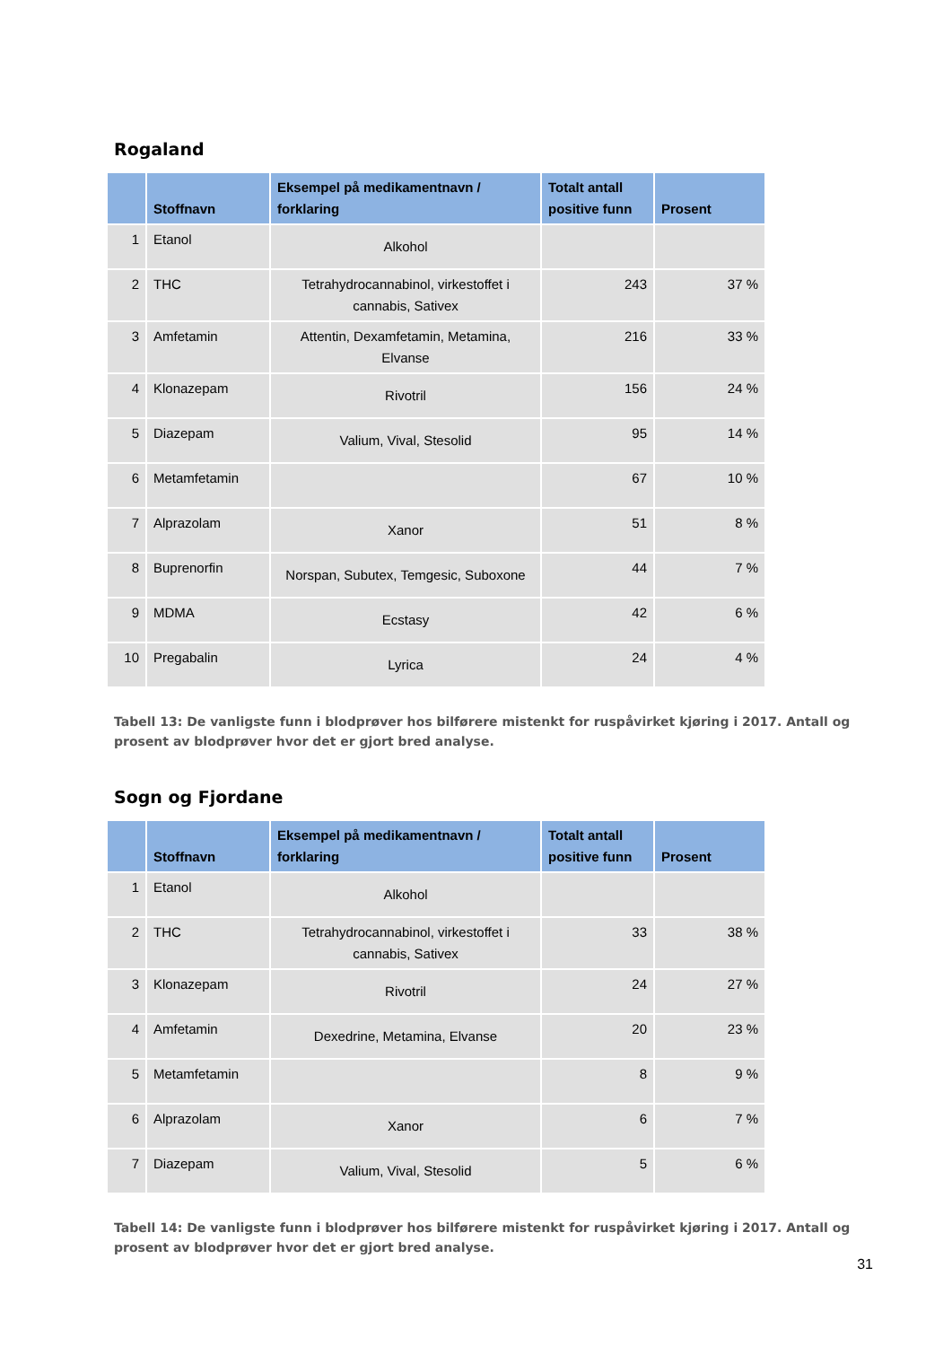Rogaland
| | Stoffnavn | Eksempel på medikamentnavn / forklaring | Totalt antall positive funn | Prosent |
| --- | --- | --- | --- | --- |
| 1 | Etanol | Alkohol | | |
| 2 | THC | Tetrahydrocannabinol, virkestoffet i cannabis, Sativex | 243 | 37 % |
| 3 | Amfetamin | Attentin, Dexamfetamin, Metamina, Elvanse | 216 | 33 % |
| 4 | Klonazepam | Rivotril | 156 | 24 % |
| 5 | Diazepam | Valium, Vival, Stesolid | 95 | 14 % |
| 6 | Metamfetamin | | 67 | 10 % |
| 7 | Alprazolam | Xanor | 51 | 8 % |
| 8 | Buprenorfin | Norspan, Subutex, Temgesic, Suboxone | 44 | 7 % |
| 9 | MDMA | Ecstasy | 42 | 6 % |
| 10 | Pregabalin | Lyrica | 24 | 4 % |
Tabell 13: De vanligste funn i blodprøver hos bilførere mistenkt for ruspåvirket kjøring i 2017. Antall og prosent av blodprøver hvor det er gjort bred analyse.
Sogn og Fjordane
| | Stoffnavn | Eksempel på medikamentnavn / forklaring | Totalt antall positive funn | Prosent |
| --- | --- | --- | --- | --- |
| 1 | Etanol | Alkohol | | |
| 2 | THC | Tetrahydrocannabinol, virkestoffet i cannabis, Sativex | 33 | 38 % |
| 3 | Klonazepam | Rivotril | 24 | 27 % |
| 4 | Amfetamin | Dexedrine, Metamina, Elvanse | 20 | 23 % |
| 5 | Metamfetamin | | 8 | 9 % |
| 6 | Alprazolam | Xanor | 6 | 7 % |
| 7 | Diazepam | Valium, Vival, Stesolid | 5 | 6 % |
Tabell 14: De vanligste funn i blodprøver hos bilførere mistenkt for ruspåvirket kjøring i 2017. Antall og prosent av blodprøver hvor det er gjort bred analyse.
31